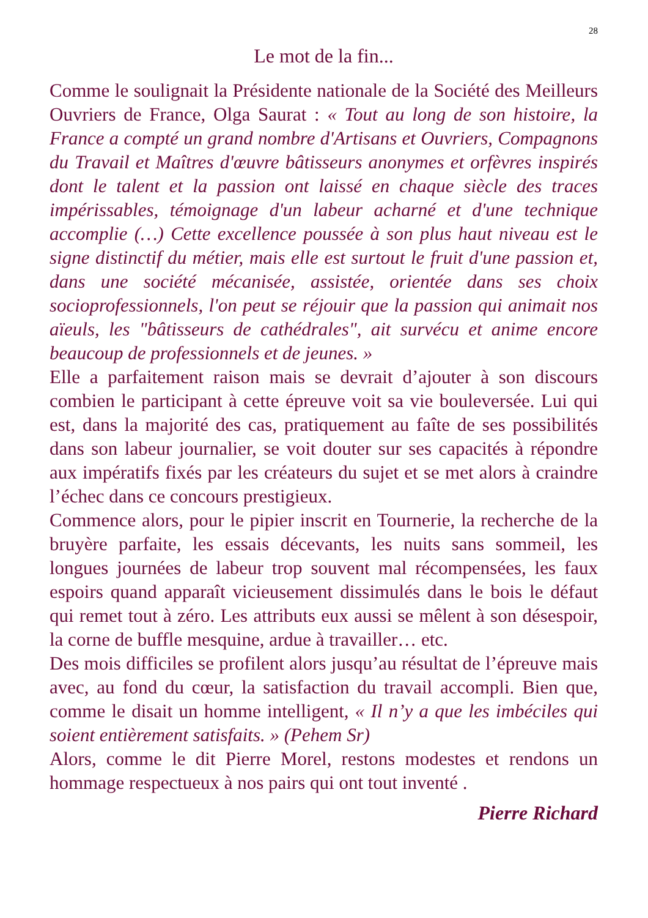28
Le mot de la fin...
Comme le soulignait la Présidente nationale de la Société des Meilleurs Ouvriers de France, Olga Saurat : « Tout au long de son histoire, la France a compté un grand nombre d'Artisans et Ouvriers, Compagnons du Travail et Maîtres d'œuvre bâtisseurs anonymes et orfèvres inspirés dont le talent et la passion ont laissé en chaque siècle des traces impérissables, témoignage d'un labeur acharné et d'une technique accomplie (…) Cette excellence poussée à son plus haut niveau est le signe distinctif du métier, mais elle est surtout le fruit d'une passion et, dans une société mécanisée, assistée, orientée dans ses choix socioprofessionnels, l'on peut se réjouir que la passion qui animait nos aïeuls, les "bâtisseurs de cathédrales", ait survécu et anime encore beaucoup de professionnels et de jeunes. »
Elle a parfaitement raison mais se devrait d’ajouter à son discours combien le participant à cette épreuve voit sa vie bouleversée. Lui qui est, dans la majorité des cas, pratiquement au faîte de ses possibilités dans son labeur journalier, se voit douter sur ses capacités à répondre aux impératifs fixés par les créateurs du sujet et se met alors à craindre l’échec dans ce concours prestigieux.
Commence alors, pour le pipier inscrit en Tournerie, la recherche de la bruyère parfaite, les essais décevants, les nuits sans sommeil, les longues journées de labeur trop souvent mal récompensées, les faux espoirs quand apparaît vicieusement dissimulés dans le bois le défaut qui remet tout à zéro. Les attributs eux aussi se mêlent à son désespoir, la corne de buffle mesquine, ardue à travailler… etc.
Des mois difficiles se profilent alors jusqu’au résultat de l’épreuve mais avec, au fond du cœur, la satisfaction du travail accompli. Bien que, comme le disait un homme intelligent, « Il n’y a que les imbéciles qui soient entièrement satisfaits. » (Pehem Sr)
Alors, comme le dit Pierre Morel, restons modestes et rendons un hommage respectueux à nos pairs qui ont tout inventé .
Pierre Richard